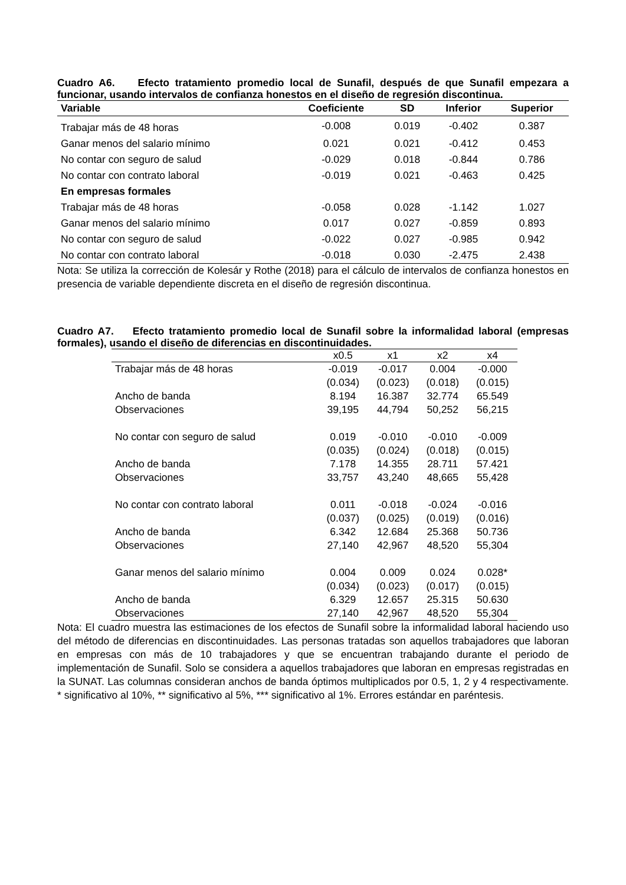Cuadro A6. Efecto tratamiento promedio local de Sunafil, después de que Sunafil empezara a funcionar, usando intervalos de confianza honestos en el diseño de regresión discontinua.
| Variable | Coeficiente | SD | Inferior | Superior |
| --- | --- | --- | --- | --- |
| Trabajar más de 48 horas | -0.008 | 0.019 | -0.402 | 0.387 |
| Ganar menos del salario mínimo | 0.021 | 0.021 | -0.412 | 0.453 |
| No contar con seguro de salud | -0.029 | 0.018 | -0.844 | 0.786 |
| No contar con contrato laboral | -0.019 | 0.021 | -0.463 | 0.425 |
| En empresas formales | | | | |
| Trabajar más de 48 horas | -0.058 | 0.028 | -1.142 | 1.027 |
| Ganar menos del salario mínimo | 0.017 | 0.027 | -0.859 | 0.893 |
| No contar con seguro de salud | -0.022 | 0.027 | -0.985 | 0.942 |
| No contar con contrato laboral | -0.018 | 0.030 | -2.475 | 2.438 |
Nota: Se utiliza la corrección de Kolesár y Rothe (2018) para el cálculo de intervalos de confianza honestos en presencia de variable dependiente discreta en el diseño de regresión discontinua.
Cuadro A7. Efecto tratamiento promedio local de Sunafil sobre la informalidad laboral (empresas formales), usando el diseño de diferencias en discontinuidades.
| | x0.5 | x1 | x2 | x4 |
| --- | --- | --- | --- | --- |
| Trabajar más de 48 horas | -0.019 | -0.017 | 0.004 | -0.000 |
| | (0.034) | (0.023) | (0.018) | (0.015) |
| Ancho de banda | 8.194 | 16.387 | 32.774 | 65.549 |
| Observaciones | 39,195 | 44,794 | 50,252 | 56,215 |
| No contar con seguro de salud | 0.019 | -0.010 | -0.010 | -0.009 |
| | (0.035) | (0.024) | (0.018) | (0.015) |
| Ancho de banda | 7.178 | 14.355 | 28.711 | 57.421 |
| Observaciones | 33,757 | 43,240 | 48,665 | 55,428 |
| No contar con contrato laboral | 0.011 | -0.018 | -0.024 | -0.016 |
| | (0.037) | (0.025) | (0.019) | (0.016) |
| Ancho de banda | 6.342 | 12.684 | 25.368 | 50.736 |
| Observaciones | 27,140 | 42,967 | 48,520 | 55,304 |
| Ganar menos del salario mínimo | 0.004 | 0.009 | 0.024 | 0.028* |
| | (0.034) | (0.023) | (0.017) | (0.015) |
| Ancho de banda | 6.329 | 12.657 | 25.315 | 50.630 |
| Observaciones | 27,140 | 42,967 | 48,520 | 55,304 |
Nota: El cuadro muestra las estimaciones de los efectos de Sunafil sobre la informalidad laboral haciendo uso del método de diferencias en discontinuidades. Las personas tratadas son aquellos trabajadores que laboran en empresas con más de 10 trabajadores y que se encuentran trabajando durante el periodo de implementación de Sunafil. Solo se considera a aquellos trabajadores que laboran en empresas registradas en la SUNAT. Las columnas consideran anchos de banda óptimos multiplicados por 0.5, 1, 2 y 4 respectivamente. * significativo al 10%, ** significativo al 5%, *** significativo al 1%. Errores estándar en paréntesis.